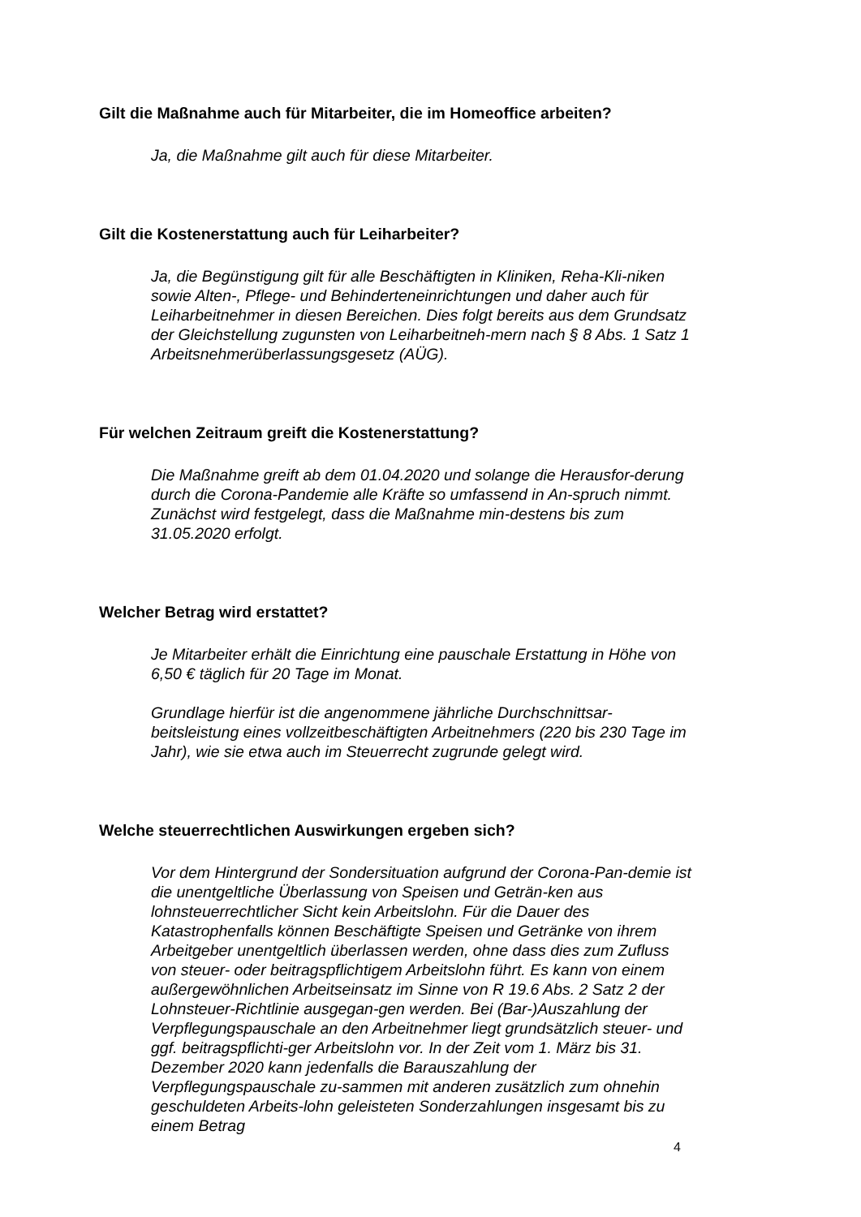Gilt die Maßnahme auch für Mitarbeiter, die im Homeoffice arbeiten?
Ja, die Maßnahme gilt auch für diese Mitarbeiter.
Gilt die Kostenerstattung auch für Leiharbeiter?
Ja, die Begünstigung gilt für alle Beschäftigten in Kliniken, Reha-Kli-niken sowie Alten-, Pflege- und Behinderteneinrichtungen und daher auch für Leiharbeitnehmer in diesen Bereichen. Dies folgt bereits aus dem Grundsatz der Gleichstellung zugunsten von Leiharbeitneh-mern nach § 8 Abs. 1 Satz 1 Arbeitsnehmerüberlassungsgesetz (AÜG).
Für welchen Zeitraum greift die Kostenerstattung?
Die Maßnahme greift ab dem 01.04.2020 und solange die Herausfor-derung durch die Corona-Pandemie alle Kräfte so umfassend in An-spruch nimmt. Zunächst wird festgelegt, dass die Maßnahme min-destens bis zum 31.05.2020 erfolgt.
Welcher Betrag wird erstattet?
Je Mitarbeiter erhält die Einrichtung eine pauschale Erstattung in Höhe von 6,50 € täglich für 20 Tage im Monat.
Grundlage hierfür ist die angenommene jährliche Durchschnittsar-beitsleistung eines vollzeitbeschäftigten Arbeitnehmers (220 bis 230 Tage im Jahr), wie sie etwa auch im Steuerrecht zugrunde gelegt wird.
Welche steuerrechtlichen Auswirkungen ergeben sich?
Vor dem Hintergrund der Sondersituation aufgrund der Corona-Pan-demie ist die unentgeltliche Überlassung von Speisen und Geträn-ken aus lohnsteuerrechtlicher Sicht kein Arbeitslohn. Für die Dauer des Katastrophenfalls können Beschäftigte Speisen und Getränke von ihrem Arbeitgeber unentgeltlich überlassen werden, ohne dass dies zum Zufluss von steuer- oder beitragspflichtigem Arbeitslohn führt. Es kann von einem außergewöhnlichen Arbeitseinsatz im Sinne von R 19.6 Abs. 2 Satz 2 der Lohnsteuer-Richtlinie ausgegan-gen werden. Bei (Bar-)Auszahlung der Verpflegungspauschale an den Arbeitnehmer liegt grundsätzlich steuer- und ggf. beitragspflichti-ger Arbeitslohn vor. In der Zeit vom 1. März bis 31. Dezember 2020 kann jedenfalls die Barauszahlung der Verpflegungspauschale zu-sammen mit anderen zusätzlich zum ohnehin geschuldeten Arbeits-lohn geleisteten Sonderzahlungen insgesamt bis zu einem Betrag
4